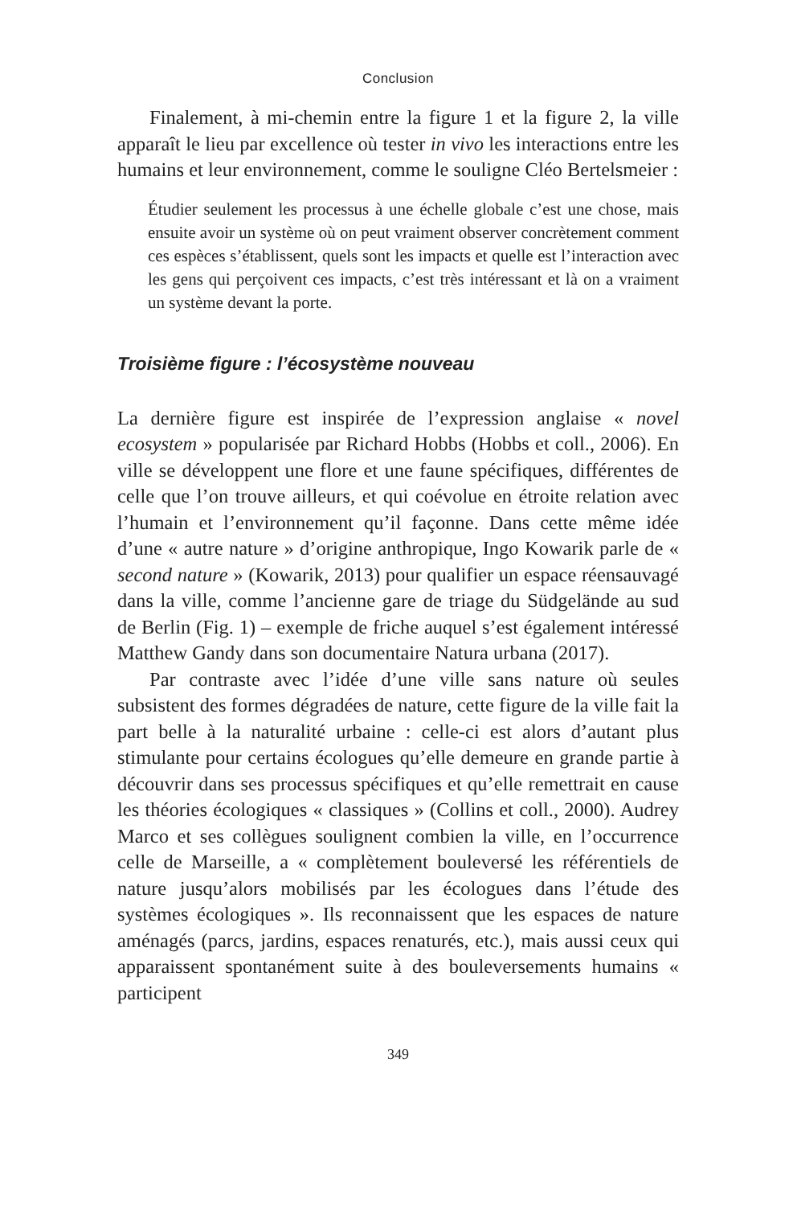Conclusion
Finalement, à mi-chemin entre la figure 1 et la figure 2, la ville apparaît le lieu par excellence où tester in vivo les interactions entre les humains et leur environnement, comme le souligne Cléo Bertelsmeier :
Étudier seulement les processus à une échelle globale c’est une chose, mais ensuite avoir un système où on peut vraiment observer concrètement comment ces espèces s’établissent, quels sont les impacts et quelle est l’interaction avec les gens qui perçoivent ces impacts, c’est très intéressant et là on a vraiment un système devant la porte.
Troisième figure : l’écosystème nouveau
La dernière figure est inspirée de l’expression anglaise « novel ecosystem » popularisée par Richard Hobbs (Hobbs et coll., 2006). En ville se développent une flore et une faune spécifiques, différentes de celle que l’on trouve ailleurs, et qui coévolue en étroite relation avec l’humain et l’environnement qu’il façonne. Dans cette même idée d’une « autre nature » d’origine anthropique, Ingo Kowarik parle de « second nature » (Kowarik, 2013) pour qualifier un espace réensauvagé dans la ville, comme l’ancienne gare de triage du Südgelände au sud de Berlin (Fig. 1) – exemple de friche auquel s’est également intéressé Matthew Gandy dans son documentaire Natura urbana (2017).
Par contraste avec l’idée d’une ville sans nature où seules subsistent des formes dégradées de nature, cette figure de la ville fait la part belle à la naturalité urbaine : celle-ci est alors d’autant plus stimulante pour certains écologues qu’elle demeure en grande partie à découvrir dans ses processus spécifiques et qu’elle remettrait en cause les théories écologiques « classiques » (Collins et coll., 2000). Audrey Marco et ses collègues soulignent combien la ville, en l’occurrence celle de Marseille, a « complètement bouleversé les référentiels de nature jusqu’alors mobilisés par les écologues dans l’étude des systèmes écologiques ». Ils reconnaissent que les espaces de nature aménagés (parcs, jardins, espaces renaturés, etc.), mais aussi ceux qui apparaissent spontanément suite à des bouleversements humains « participent
349